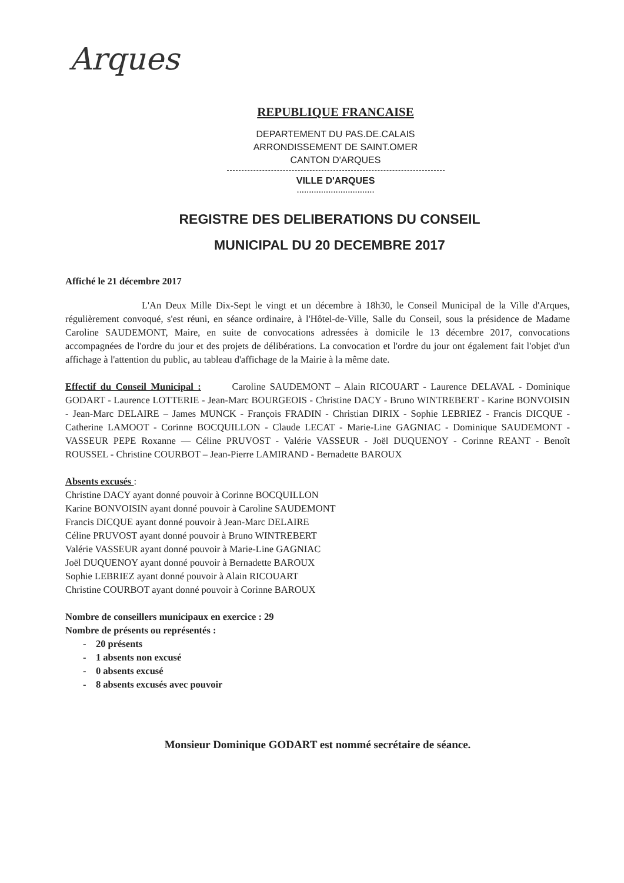Arques
REPUBLIQUE FRANCAISE
DEPARTEMENT DU PAS.DE.CALAIS
ARRONDISSEMENT DE SAINT.OMER
CANTON D'ARQUES
VILLE D'ARQUES
................................
REGISTRE DES DELIBERATIONS DU CONSEIL
MUNICIPAL DU 20 DECEMBRE 2017
Affiché le 21 décembre 2017
L'An Deux Mille Dix-Sept le vingt et un décembre à 18h30, le Conseil Municipal de la Ville d'Arques, régulièrement convoqué, s'est réuni, en séance ordinaire, à l'Hôtel-de-Ville, Salle du Conseil, sous la présidence de Madame Caroline SAUDEMONT, Maire, en suite de convocations adressées à domicile le 13 décembre 2017, convocations accompagnées de l'ordre du jour et des projets de délibérations. La convocation et l'ordre du jour ont également fait l'objet d'un affichage à l'attention du public, au tableau d'affichage de la Mairie à la même date.
Effectif du Conseil Municipal : Caroline SAUDEMONT – Alain RICOUART - Laurence DELAVAL - Dominique GODART - Laurence LOTTERIE - Jean-Marc BOURGEOIS - Christine DACY - Bruno WINTREBERT - Karine BONVOISIN - Jean-Marc DELAIRE – James MUNCK - François FRADIN - Christian DIRIX - Sophie LEBRIEZ - Francis DICQUE - Catherine LAMOOT - Corinne BOCQUILLON - Claude LECAT - Marie-Line GAGNIAC - Dominique SAUDEMONT - VASSEUR PEPE Roxanne — Céline PRUVOST - Valérie VASSEUR - Joël DUQUENOY - Corinne REANT - Benoît ROUSSEL - Christine COURBOT – Jean-Pierre LAMIRAND - Bernadette BAROUX
Absents excusés :
Christine DACY ayant donné pouvoir à Corinne BOCQUILLON
Karine BONVOISIN ayant donné pouvoir à Caroline SAUDEMONT
Francis DICQUE ayant donné pouvoir à Jean-Marc DELAIRE
Céline PRUVOST ayant donné pouvoir à Bruno WINTREBERT
Valérie VASSEUR ayant donné pouvoir à Marie-Line GAGNIAC
Joël DUQUENOY ayant donné pouvoir à Bernadette BAROUX
Sophie LEBRIEZ ayant donné pouvoir à Alain RICOUART
Christine COURBOT ayant donné pouvoir à Corinne BAROUX
Nombre de conseillers municipaux en exercice : 29
Nombre de présents ou représentés :
- 20 présents
- 1 absents non excusé
- 0 absents excusé
- 8 absents excusés avec pouvoir
Monsieur Dominique GODART est nommé secrétaire de séance.